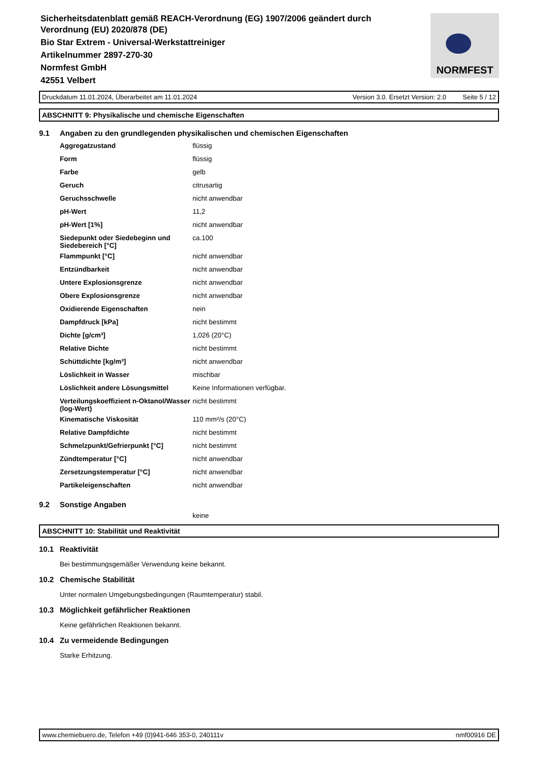Sicherheitsdatenblatt gemäß REACH-Verordnung (EG) 1907/2006 geändert durch
Verordnung (EU) 2020/878 (DE)
Bio Star Extrem - Universal-Werkstattreiniger
Artikelnummer 2897-270-30
Normfest GmbH
42551 Velbert
NORMFEST
Druckdatum 11.01.2024, Überarbeitet am 11.01.2024 Version 3.0. Ersetzt Version: 2.0 Seite 5 / 12
ABSCHNITT 9: Physikalische und chemische Eigenschaften
9.1 Angaben zu den grundlegenden physikalischen und chemischen Eigenschaften
| Aggregatzustand | flüssig |
| Form | flüssig |
| Farbe | gelb |
| Geruch | citrusartig |
| Geruchsschwelle | nicht anwendbar |
| pH-Wert | 11,2 |
| pH-Wert [1%] | nicht anwendbar |
| Siedepunkt oder Siedebeginn und Siedebereich [°C] | ca.100 |
| Flammpunkt [°C] | nicht anwendbar |
| Entzündbarkeit | nicht anwendbar |
| Untere Explosionsgrenze | nicht anwendbar |
| Obere Explosionsgrenze | nicht anwendbar |
| Oxidierende Eigenschaften | nein |
| Dampfdruck [kPa] | nicht bestimmt |
| Dichte [g/cm³] | 1,026 (20°C) |
| Relative Dichte | nicht bestimmt |
| Schüttdichte [kg/m³] | nicht anwendbar |
| Löslichkeit in Wasser | mischbar |
| Löslichkeit andere Lösungsmittel | Keine Informationen verfügbar. |
| Verteilungskoeffizient n-Oktanol/Wasser (log-Wert) | nicht bestimmt |
| Kinematische Viskosität | 110 mm²/s (20°C) |
| Relative Dampfdichte | nicht bestimmt |
| Schmelzpunkt/Gefrierpunkt [°C] | nicht bestimmt |
| Zündtemperatur [°C] | nicht anwendbar |
| Zersetzungstemperatur [°C] | nicht anwendbar |
| Partikeleigenschaften | nicht anwendbar |
9.2 Sonstige Angaben
keine
ABSCHNITT 10: Stabilität und Reaktivität
10.1 Reaktivität
Bei bestimmungsgemäßer Verwendung keine bekannt.
10.2 Chemische Stabilität
Unter normalen Umgebungsbedingungen (Raumtemperatur) stabil.
10.3 Möglichkeit gefährlicher Reaktionen
Keine gefährlichen Reaktionen bekannt.
10.4 Zu vermeidende Bedingungen
Starke Erhitzung.
www.chemiebuero.de, Telefon +49 (0)941-646 353-0, 240111v nmf00916 DE